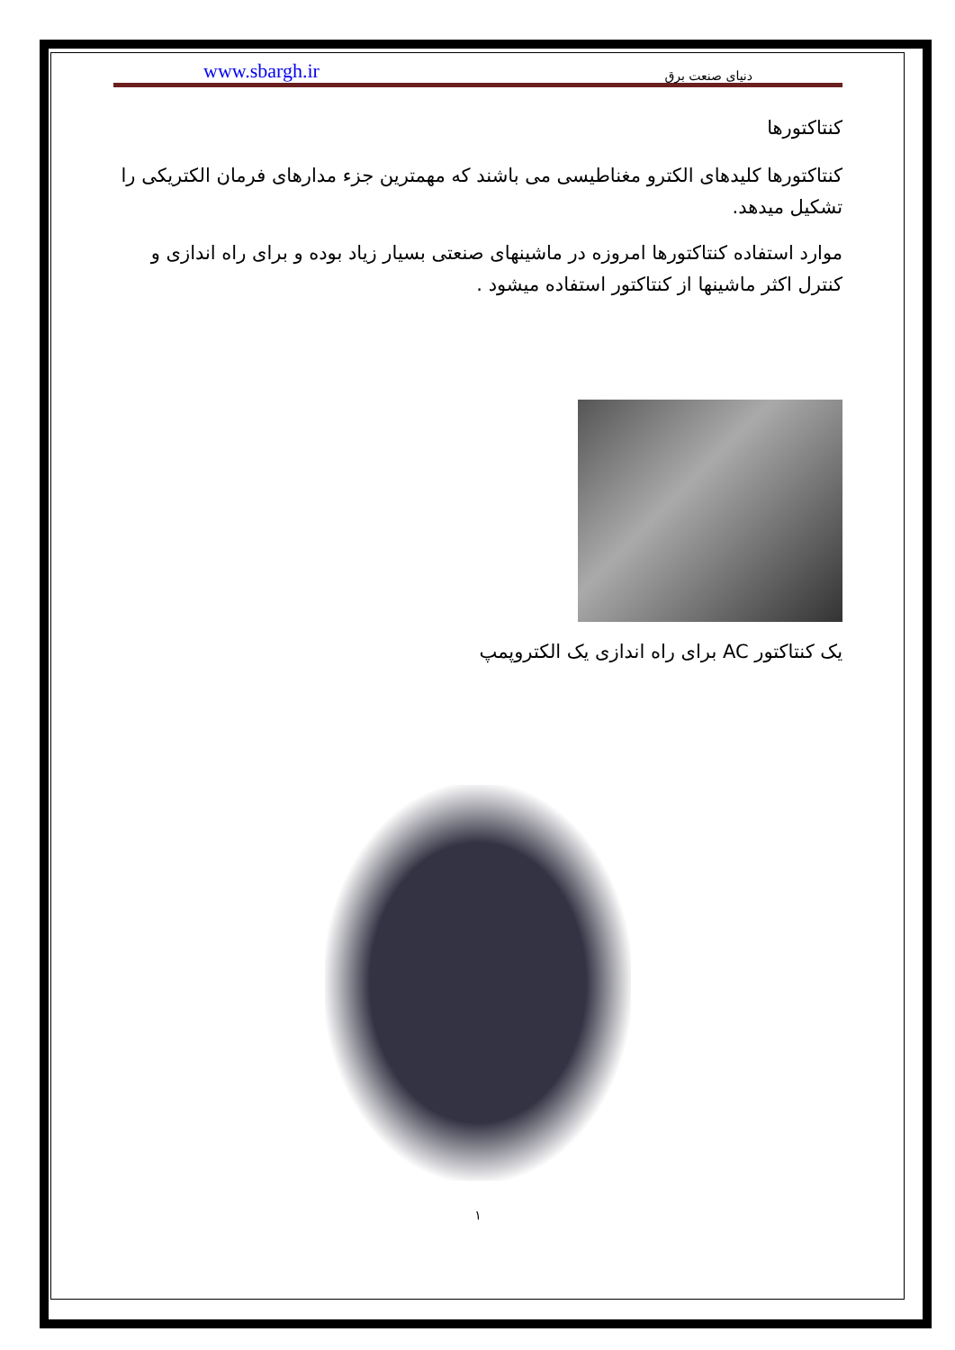www.sbargh.ir دنیای صنعت برق
کنتاکتورها
کنتاکتورها کلیدهای الکترو مغناطیسی می باشند که مهمترین جزء مدارهای فرمان الکتریکی را تشکیل میدهد.
موارد استفاده کنتاکتورها امروزه در ماشینهای صنعتی بسیار زیاد بوده و برای راه اندازی و کنترل اکثر ماشینها از کنتاکتور استفاده میشود .
یک کنتاکتور AC برای راه اندازی یک الکتروپمپ
۱